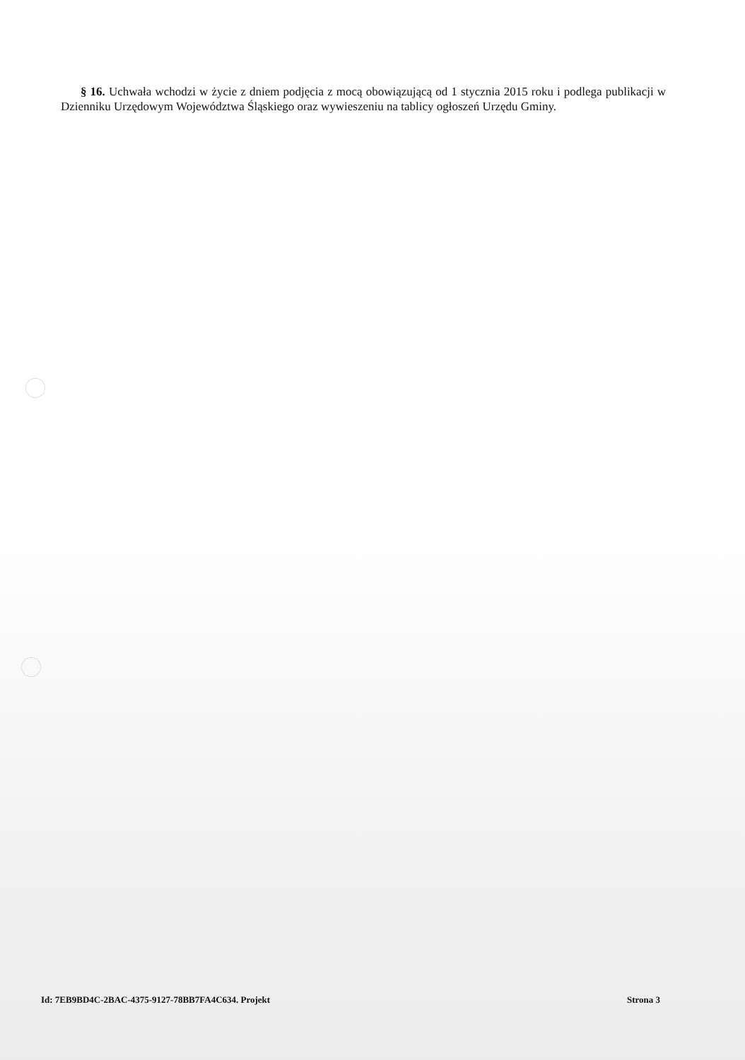§ 16. Uchwała wchodzi w życie z dniem podjęcia z mocą obowiązującą od 1 stycznia 2015 roku i podlega publikacji w Dzienniku Urzędowym Województwa Śląskiego oraz wywieszeniu na tablicy ogłoszeń Urzędu Gminy.
Id: 7EB9BD4C-2BAC-4375-9127-78BB7FA4C634. Projekt Strona 3